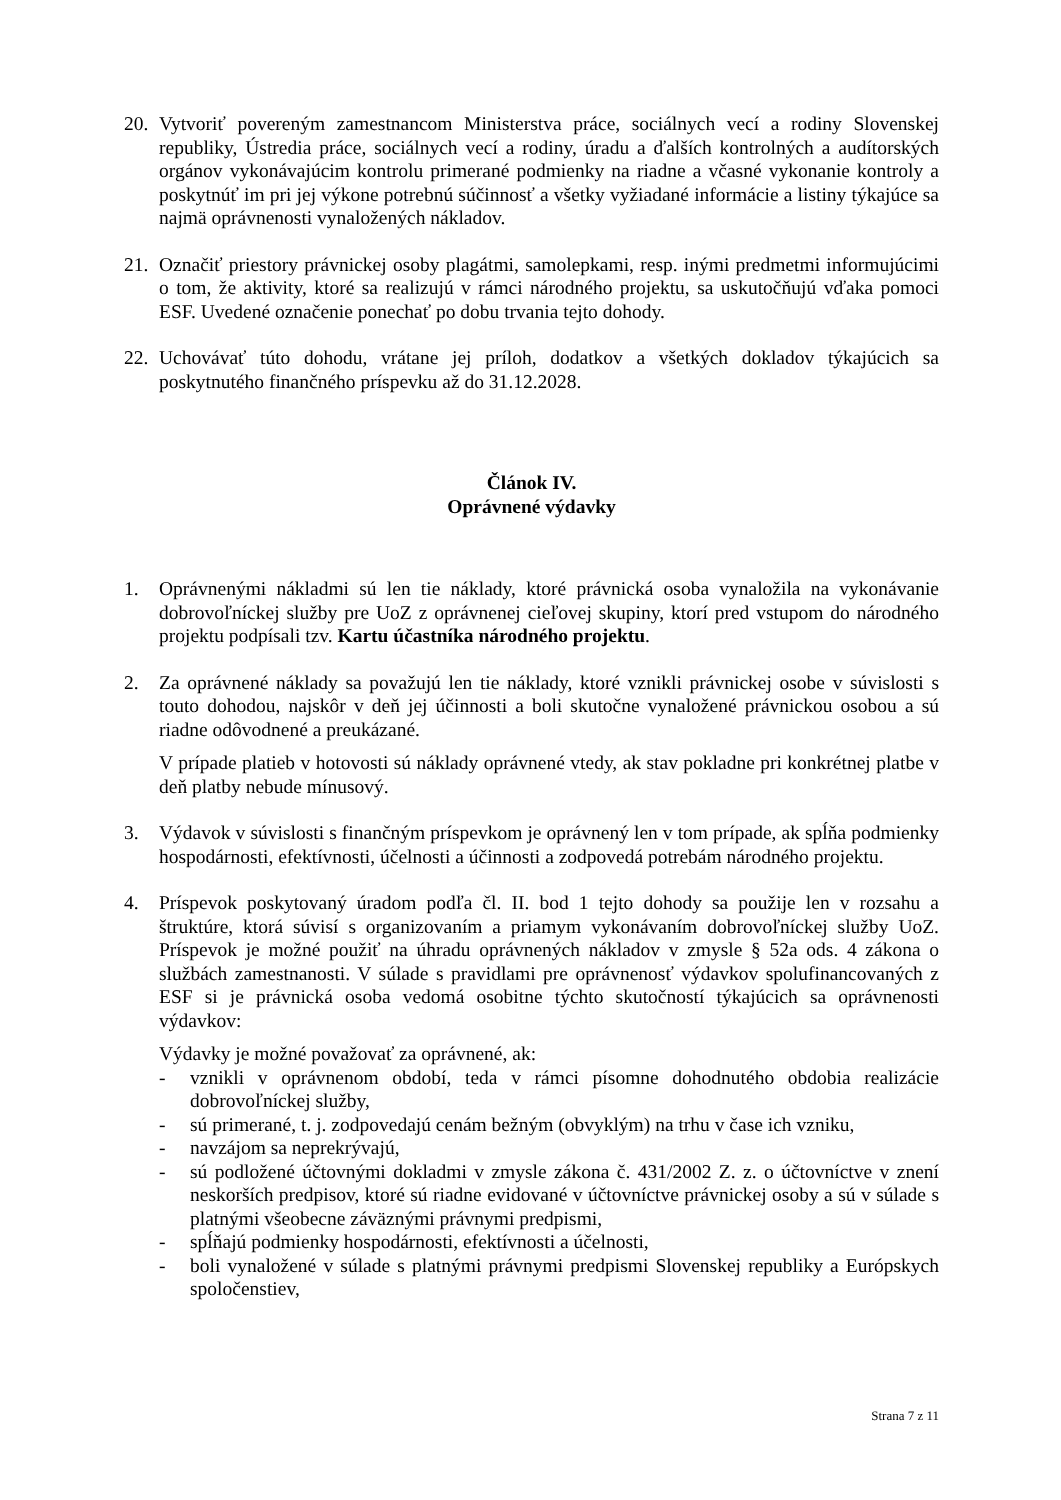20.
Vytvoriť povereným zamestnancom Ministerstva práce, sociálnych vecí a rodiny Slovenskej republiky, Ústredia práce, sociálnych vecí a rodiny, úradu a ďalších kontrolných a audítorských orgánov vykonávajúcim kontrolu primerané podmienky na riadne a včasné vykonanie kontroly a poskytnúť im pri jej výkone potrebnú súčinnosť a všetky vyžiadané informácie a listiny týkajúce sa najmä oprávnenosti vynaložených nákladov.
21.
Označiť priestory právnickej osoby plagátmi, samolepkami, resp. inými predmetmi informujúcimi o tom, že aktivity, ktoré sa realizujú v rámci národného projektu, sa uskutočňujú vďaka pomoci ESF. Uvedené označenie ponechať po dobu trvania tejto dohody.
22.
Uchovávať túto dohodu, vrátane jej príloh, dodatkov a všetkých dokladov týkajúcich sa poskytnutého finančného príspevku až do 31.12.2028.
Článok IV.
Oprávnené výdavky
1. Oprávnenými nákladmi sú len tie náklady, ktoré právnická osoba vynaložila na vykonávanie dobrovoľníckej služby pre UoZ z oprávnenej cieľovej skupiny, ktorí pred vstupom do národného projektu podpísali tzv. Kartu účastníka národného projektu.
2. Za oprávnené náklady sa považujú len tie náklady, ktoré vznikli právnickej osobe v súvislosti s touto dohodou, najskôr v deň jej účinnosti a boli skutočne vynaložené právnickou osobou a sú riadne odôvodnené a preukázané.
V prípade platieb v hotovosti sú náklady oprávnené vtedy, ak stav pokladne pri konkrétnej platbe v deň platby nebude mínusový.
3. Výdavok v súvislosti s finančným príspevkom je oprávnený len v tom prípade, ak spĺňa podmienky hospodárnosti, efektívnosti, účelnosti a účinnosti a zodpovedá potrebám národného projektu.
4. Príspevok poskytovaný úradom podľa čl. II. bod 1 tejto dohody sa použije len v rozsahu a štruktúre, ktorá súvisí s organizovaním a priamym vykonávaním dobrovoľníckej služby UoZ. Príspevok je možné použiť na úhradu oprávnených nákladov v zmysle § 52a ods. 4 zákona o službách zamestnanosti. V súlade s pravidlami pre oprávnenosť výdavkov spolufinancovaných z ESF si je právnická osoba vedomá osobitne týchto skutočností týkajúcich sa oprávnenosti výdavkov:
Výdavky je možné považovať za oprávnené, ak:
- vznikli v oprávnenom období, teda v rámci písomne dohodnutého obdobia realizácie dobrovoľníckej služby,
- sú primerané, t. j. zodpovedajú cenám bežným (obvyklým) na trhu v čase ich vzniku,
- navzájom sa neprekrývajú,
- sú podložené účtovnými dokladmi v zmysle zákona č. 431/2002 Z. z. o účtovníctve v znení neskorších predpisov, ktoré sú riadne evidované v účtovníctve právnickej osoby a sú v súlade s platnými všeobecne záväznými právnymi predpismi,
- spĺňajú podmienky hospodárnosti, efektívnosti a účelnosti,
- boli vynaložené v súlade s platnými právnymi predpismi Slovenskej republiky a Európskych spoločenstiev,
Strana 7 z 11